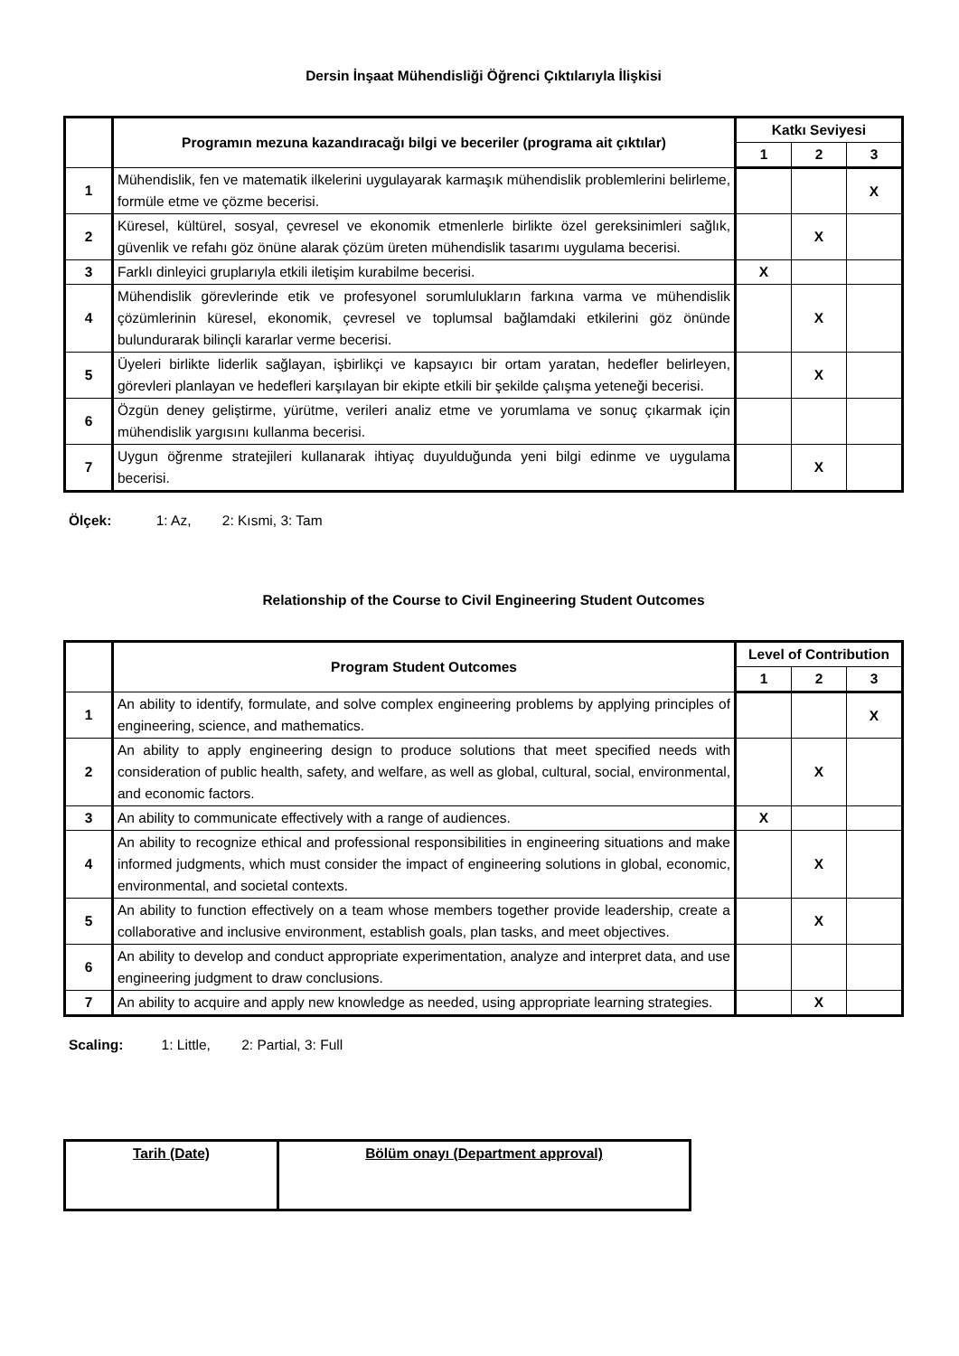Dersin İnşaat Mühendisliği Öğrenci Çıktılarıyla İlişkisi
| | Programın mezuna kazandıracağı bilgi ve beceriler (programa ait çıktılar) | Katkı Seviyesi | | |
| --- | --- | --- | --- | --- |
| | | 1 | 2 | 3 |
| 1 | Mühendislik, fen ve matematik ilkelerini uygulayarak karmaşık mühendislik problemlerini belirleme, formüle etme ve çözme becerisi. | | | X |
| 2 | Küresel, kültürel, sosyal, çevresel ve ekonomik etmenlerle birlikte özel gereksinimleri sağlık, güvenlik ve refahı göz önüne alarak çözüm üreten mühendislik tasarımı uygulama becerisi. | | X | |
| 3 | Farklı dinleyici gruplarıyla etkili iletişim kurabilme becerisi. | X | | |
| 4 | Mühendislik görevlerinde etik ve profesyonel sorumlulukların farkına varma ve mühendislik çözümlerinin küresel, ekonomik, çevresel ve toplumsal bağlamdaki etkilerini göz önünde bulundurarak bilinçli kararlar verme becerisi. | | X | |
| 5 | Üyeleri birlikte liderlik sağlayan, işbirlikçi ve kapsayıcı bir ortam yaratan, hedefler belirleyen, görevleri planlayan ve hedefleri karşılayan bir ekipte etkili bir şekilde çalışma yeteneği becerisi. | | X | |
| 6 | Özgün deney geliştirme, yürütme, verileri analiz etme ve yorumlama ve sonuç çıkarmak için mühendislik yargısını kullanma becerisi. | | | |
| 7 | Uygun öğrenme stratejileri kullanarak ihtiyaç duyulduğunda yeni bilgi edinme ve uygulama becerisi. | | X | |
Ölçek: 1: Az, 2: Kısmi, 3: Tam
Relationship of the Course to Civil Engineering Student Outcomes
| | Program Student Outcomes | Level of Contribution | | |
| --- | --- | --- | --- | --- |
| | | 1 | 2 | 3 |
| 1 | An ability to identify, formulate, and solve complex engineering problems by applying principles of engineering, science, and mathematics. | | | X |
| 2 | An ability to apply engineering design to produce solutions that meet specified needs with consideration of public health, safety, and welfare, as well as global, cultural, social, environmental, and economic factors. | | X | |
| 3 | An ability to communicate effectively with a range of audiences. | X | | |
| 4 | An ability to recognize ethical and professional responsibilities in engineering situations and make informed judgments, which must consider the impact of engineering solutions in global, economic, environmental, and societal contexts. | | X | |
| 5 | An ability to function effectively on a team whose members together provide leadership, create a collaborative and inclusive environment, establish goals, plan tasks, and meet objectives. | | X | |
| 6 | An ability to develop and conduct appropriate experimentation, analyze and interpret data, and use engineering judgment to draw conclusions. | | | |
| 7 | An ability to acquire and apply new knowledge as needed, using appropriate learning strategies. | | X | |
Scaling: 1: Little, 2: Partial, 3: Full
| Tarih (Date) | Bölüm onayı (Department approval) |